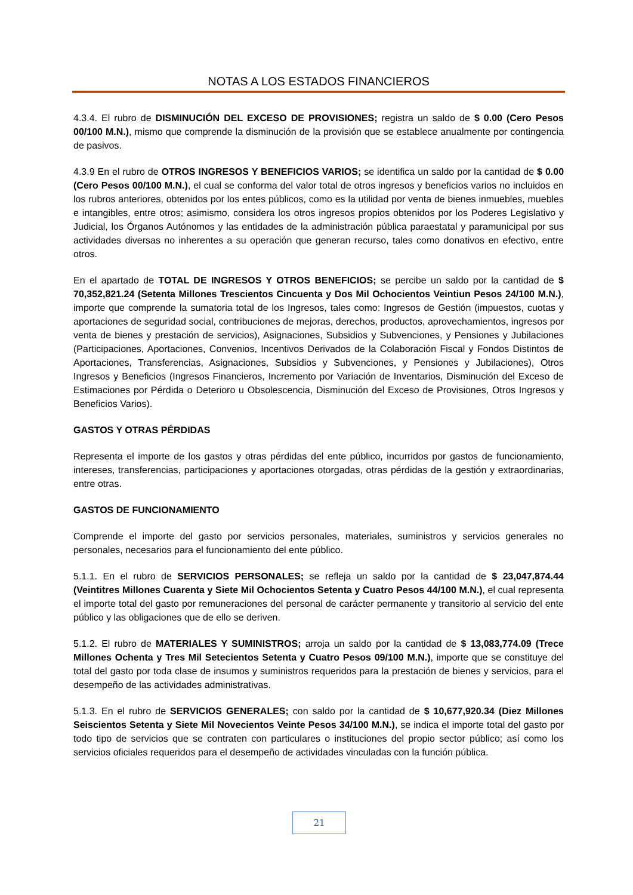NOTAS A LOS ESTADOS FINANCIEROS
4.3.4. El rubro de DISMINUCIÓN DEL EXCESO DE PROVISIONES; registra un saldo de $ 0.00 (Cero Pesos 00/100 M.N.), mismo que comprende la disminución de la provisión que se establece anualmente por contingencia de pasivos.
4.3.9 En el rubro de OTROS INGRESOS Y BENEFICIOS VARIOS; se identifica un saldo por la cantidad de $ 0.00 (Cero Pesos 00/100 M.N.), el cual se conforma del valor total de otros ingresos y beneficios varios no incluidos en los rubros anteriores, obtenidos por los entes públicos, como es la utilidad por venta de bienes inmuebles, muebles e intangibles, entre otros; asimismo, considera los otros ingresos propios obtenidos por los Poderes Legislativo y Judicial, los Órganos Autónomos y las entidades de la administración pública paraestatal y paramunicipal por sus actividades diversas no inherentes a su operación que generan recurso, tales como donativos en efectivo, entre otros.
En el apartado de TOTAL DE INGRESOS Y OTROS BENEFICIOS; se percibe un saldo por la cantidad de $ 70,352,821.24 (Setenta Millones Trescientos Cincuenta y Dos Mil Ochocientos Veintiun Pesos 24/100 M.N.), importe que comprende la sumatoria total de los Ingresos, tales como: Ingresos de Gestión (impuestos, cuotas y aportaciones de seguridad social, contribuciones de mejoras, derechos, productos, aprovechamientos, ingresos por venta de bienes y prestación de servicios), Asignaciones, Subsidios y Subvenciones, y Pensiones y Jubilaciones (Participaciones, Aportaciones, Convenios, Incentivos Derivados de la Colaboración Fiscal y Fondos Distintos de Aportaciones, Transferencias, Asignaciones, Subsidios y Subvenciones, y Pensiones y Jubilaciones), Otros Ingresos y Beneficios (Ingresos Financieros, Incremento por Variación de Inventarios, Disminución del Exceso de Estimaciones por Pérdida o Deterioro u Obsolescencia, Disminución del Exceso de Provisiones, Otros Ingresos y Beneficios Varios).
GASTOS Y OTRAS PÉRDIDAS
Representa el importe de los gastos y otras pérdidas del ente público, incurridos por gastos de funcionamiento, intereses, transferencias, participaciones y aportaciones otorgadas, otras pérdidas de la gestión y extraordinarias, entre otras.
GASTOS DE FUNCIONAMIENTO
Comprende el importe del gasto por servicios personales, materiales, suministros y servicios generales no personales, necesarios para el funcionamiento del ente público.
5.1.1. En el rubro de SERVICIOS PERSONALES; se refleja un saldo por la cantidad de $ 23,047,874.44 (Veintitres Millones Cuarenta y Siete Mil Ochocientos Setenta y Cuatro Pesos 44/100 M.N.), el cual representa el importe total del gasto por remuneraciones del personal de carácter permanente y transitorio al servicio del ente público y las obligaciones que de ello se deriven.
5.1.2. El rubro de MATERIALES Y SUMINISTROS; arroja un saldo por la cantidad de $ 13,083,774.09 (Trece Millones Ochenta y Tres Mil Setecientos Setenta y Cuatro Pesos 09/100 M.N.), importe que se constituye del total del gasto por toda clase de insumos y suministros requeridos para la prestación de bienes y servicios, para el desempeño de las actividades administrativas.
5.1.3. En el rubro de SERVICIOS GENERALES; con saldo por la cantidad de $ 10,677,920.34 (Diez Millones Seiscientos Setenta y Siete Mil Novecientos Veinte Pesos 34/100 M.N.), se indica el importe total del gasto por todo tipo de servicios que se contraten con particulares o instituciones del propio sector público; así como los servicios oficiales requeridos para el desempeño de actividades vinculadas con la función pública.
21